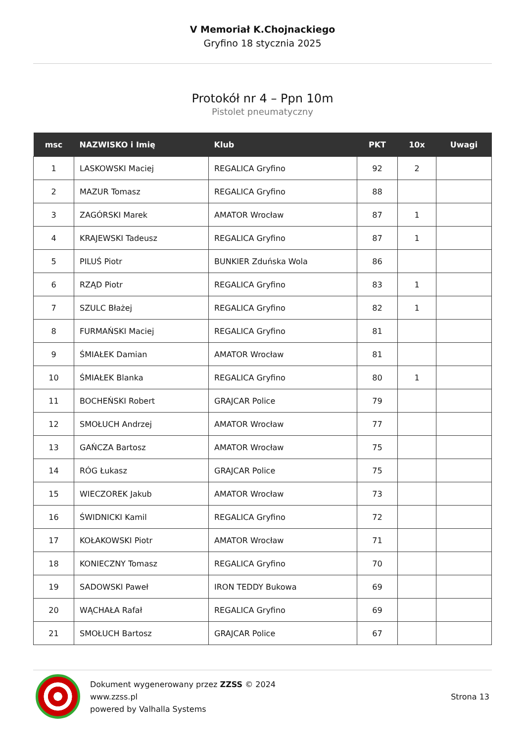V Memoriał K.Chojnackiego
Gryfino 18 stycznia 2025
Protokół nr 4 – Ppn 10m
Pistolet pneumatyczny
| msc | NAZWISKO i Imię | Klub | PKT | 10x | Uwagi |
| --- | --- | --- | --- | --- | --- |
| 1 | LASKOWSKI Maciej | REGALICA Gryfino | 92 | 2 | |
| 2 | MAZUR Tomasz | REGALICA Gryfino | 88 | | |
| 3 | ZAGÓRSKI Marek | AMATOR Wrocław | 87 | 1 | |
| 4 | KRAJEWSKI Tadeusz | REGALICA Gryfino | 87 | 1 | |
| 5 | PILUŚ Piotr | BUNKIER Zduńska Wola | 86 | | |
| 6 | RZĄD Piotr | REGALICA Gryfino | 83 | 1 | |
| 7 | SZULC Błażej | REGALICA Gryfino | 82 | 1 | |
| 8 | FURMAŃSKI Maciej | REGALICA Gryfino | 81 | | |
| 9 | ŚMIAŁEK Damian | AMATOR Wrocław | 81 | | |
| 10 | ŚMIAŁEK Blanka | REGALICA Gryfino | 80 | 1 | |
| 11 | BOCHEŃSKI Robert | GRAJCAR Police | 79 | | |
| 12 | SMOŁUCH Andrzej | AMATOR Wrocław | 77 | | |
| 13 | GAŃCZA Bartosz | AMATOR Wrocław | 75 | | |
| 14 | RÓG Łukasz | GRAJCAR Police | 75 | | |
| 15 | WIECZOREK Jakub | AMATOR Wrocław | 73 | | |
| 16 | ŚWIDNICKI Kamil | REGALICA Gryfino | 72 | | |
| 17 | KOŁAKOWSKI Piotr | AMATOR Wrocław | 71 | | |
| 18 | KONIECZNY Tomasz | REGALICA Gryfino | 70 | | |
| 19 | SADOWSKI Paweł | IRON TEDDY Bukowa | 69 | | |
| 20 | WĄCHAŁA Rafał | REGALICA Gryfino | 69 | | |
| 21 | SMOŁUCH Bartosz | GRAJCAR Police | 67 | | |
Dokument wygenerowany przez ZZSS © 2024
www.zzss.pl
powered by Valhalla Systems
Strona 13